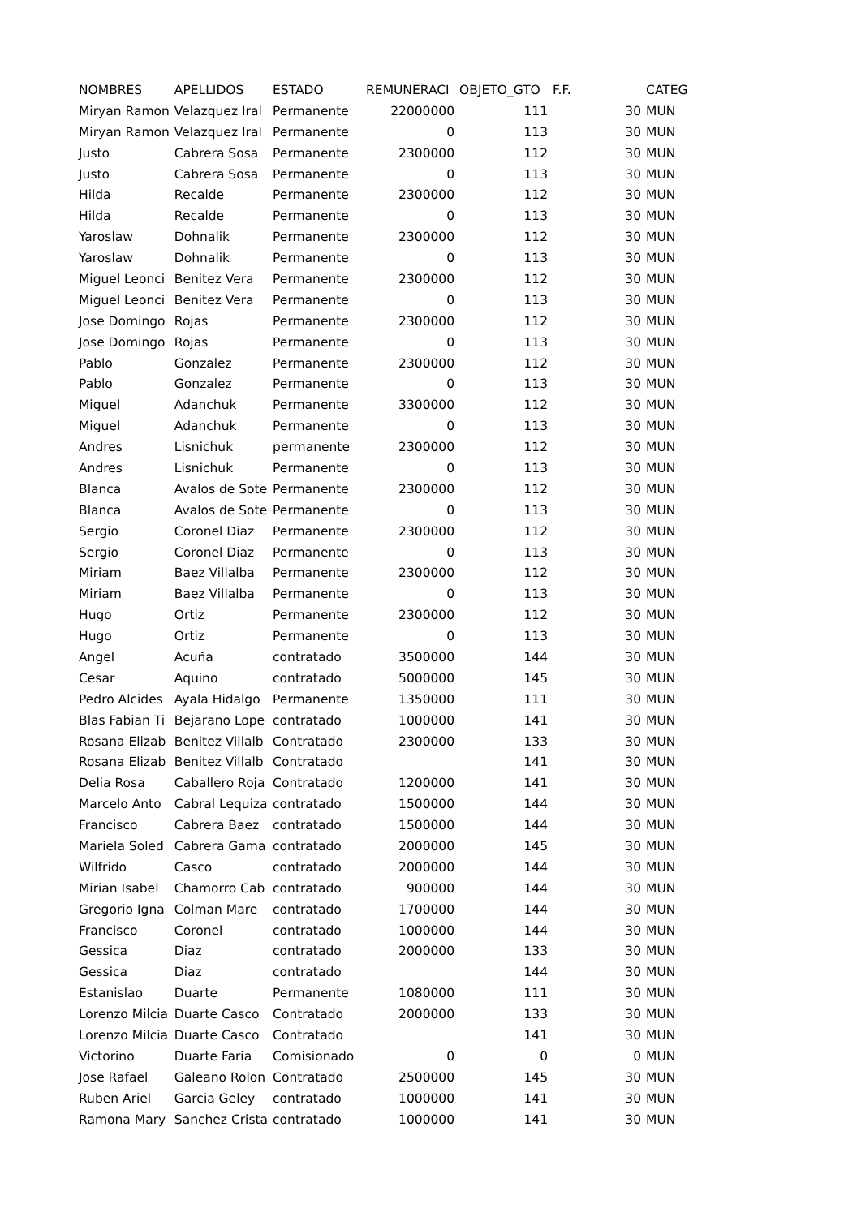| NOMBRES | APELLIDOS | ESTADO | REMUNERACI | OBJETO_GTO | F.F. | CATEG |
| --- | --- | --- | --- | --- | --- | --- |
| Miryan Ramon | Velazquez Iral | Permanente | 22000000 | 111 | 30 | MUN |
| Miryan Ramon | Velazquez Iral | Permanente | 0 | 113 | 30 | MUN |
| Justo | Cabrera Sosa | Permanente | 2300000 | 112 | 30 | MUN |
| Justo | Cabrera Sosa | Permanente | 0 | 113 | 30 | MUN |
| Hilda | Recalde | Permanente | 2300000 | 112 | 30 | MUN |
| Hilda | Recalde | Permanente | 0 | 113 | 30 | MUN |
| Yaroslaw | Dohnalik | Permanente | 2300000 | 112 | 30 | MUN |
| Yaroslaw | Dohnalik | Permanente | 0 | 113 | 30 | MUN |
| Miguel Leonci | Benitez Vera | Permanente | 2300000 | 112 | 30 | MUN |
| Miguel Leonci | Benitez Vera | Permanente | 0 | 113 | 30 | MUN |
| Jose Domingo | Rojas | Permanente | 2300000 | 112 | 30 | MUN |
| Jose Domingo | Rojas | Permanente | 0 | 113 | 30 | MUN |
| Pablo | Gonzalez | Permanente | 2300000 | 112 | 30 | MUN |
| Pablo | Gonzalez | Permanente | 0 | 113 | 30 | MUN |
| Miguel | Adanchuk | Permanente | 3300000 | 112 | 30 | MUN |
| Miguel | Adanchuk | Permanente | 0 | 113 | 30 | MUN |
| Andres | Lisnichuk | permanente | 2300000 | 112 | 30 | MUN |
| Andres | Lisnichuk | Permanente | 0 | 113 | 30 | MUN |
| Blanca | Avalos de Sote | Permanente | 2300000 | 112 | 30 | MUN |
| Blanca | Avalos de Sote | Permanente | 0 | 113 | 30 | MUN |
| Sergio | Coronel Diaz | Permanente | 2300000 | 112 | 30 | MUN |
| Sergio | Coronel Diaz | Permanente | 0 | 113 | 30 | MUN |
| Miriam | Baez Villalba | Permanente | 2300000 | 112 | 30 | MUN |
| Miriam | Baez Villalba | Permanente | 0 | 113 | 30 | MUN |
| Hugo | Ortiz | Permanente | 2300000 | 112 | 30 | MUN |
| Hugo | Ortiz | Permanente | 0 | 113 | 30 | MUN |
| Angel | Acuña | contratado | 3500000 | 144 | 30 | MUN |
| Cesar | Aquino | contratado | 5000000 | 145 | 30 | MUN |
| Pedro Alcides | Ayala Hidalgo | Permanente | 1350000 | 111 | 30 | MUN |
| Blas Fabian Ti | Bejarano Lope | contratado | 1000000 | 141 | 30 | MUN |
| Rosana Elizab | Benitez Villalb | Contratado | 2300000 | 133 | 30 | MUN |
| Rosana Elizab | Benitez Villalb | Contratado | | 141 | 30 | MUN |
| Delia Rosa | Caballero Roja | Contratado | 1200000 | 141 | 30 | MUN |
| Marcelo Anto | Cabral Lequiza | contratado | 1500000 | 144 | 30 | MUN |
| Francisco | Cabrera Baez | contratado | 1500000 | 144 | 30 | MUN |
| Mariela Soled | Cabrera Gama | contratado | 2000000 | 145 | 30 | MUN |
| Wilfrido | Casco | contratado | 2000000 | 144 | 30 | MUN |
| Mirian Isabel | Chamorro Cab | contratado | 900000 | 144 | 30 | MUN |
| Gregorio Igna | Colman Mare | contratado | 1700000 | 144 | 30 | MUN |
| Francisco | Coronel | contratado | 1000000 | 144 | 30 | MUN |
| Gessica | Diaz | contratado | 2000000 | 133 | 30 | MUN |
| Gessica | Diaz | contratado | | 144 | 30 | MUN |
| Estanislao | Duarte | Permanente | 1080000 | 111 | 30 | MUN |
| Lorenzo Milcia | Duarte Casco | Contratado | 2000000 | 133 | 30 | MUN |
| Lorenzo Milcia | Duarte Casco | Contratado | | 141 | 30 | MUN |
| Victorino | Duarte Faria | Comisionado | 0 | 0 | 0 | MUN |
| Jose Rafael | Galeano Rolon | Contratado | 2500000 | 145 | 30 | MUN |
| Ruben Ariel | Garcia Geley | contratado | 1000000 | 141 | 30 | MUN |
| Ramona Mary | Sanchez Crista | contratado | 1000000 | 141 | 30 | MUN |